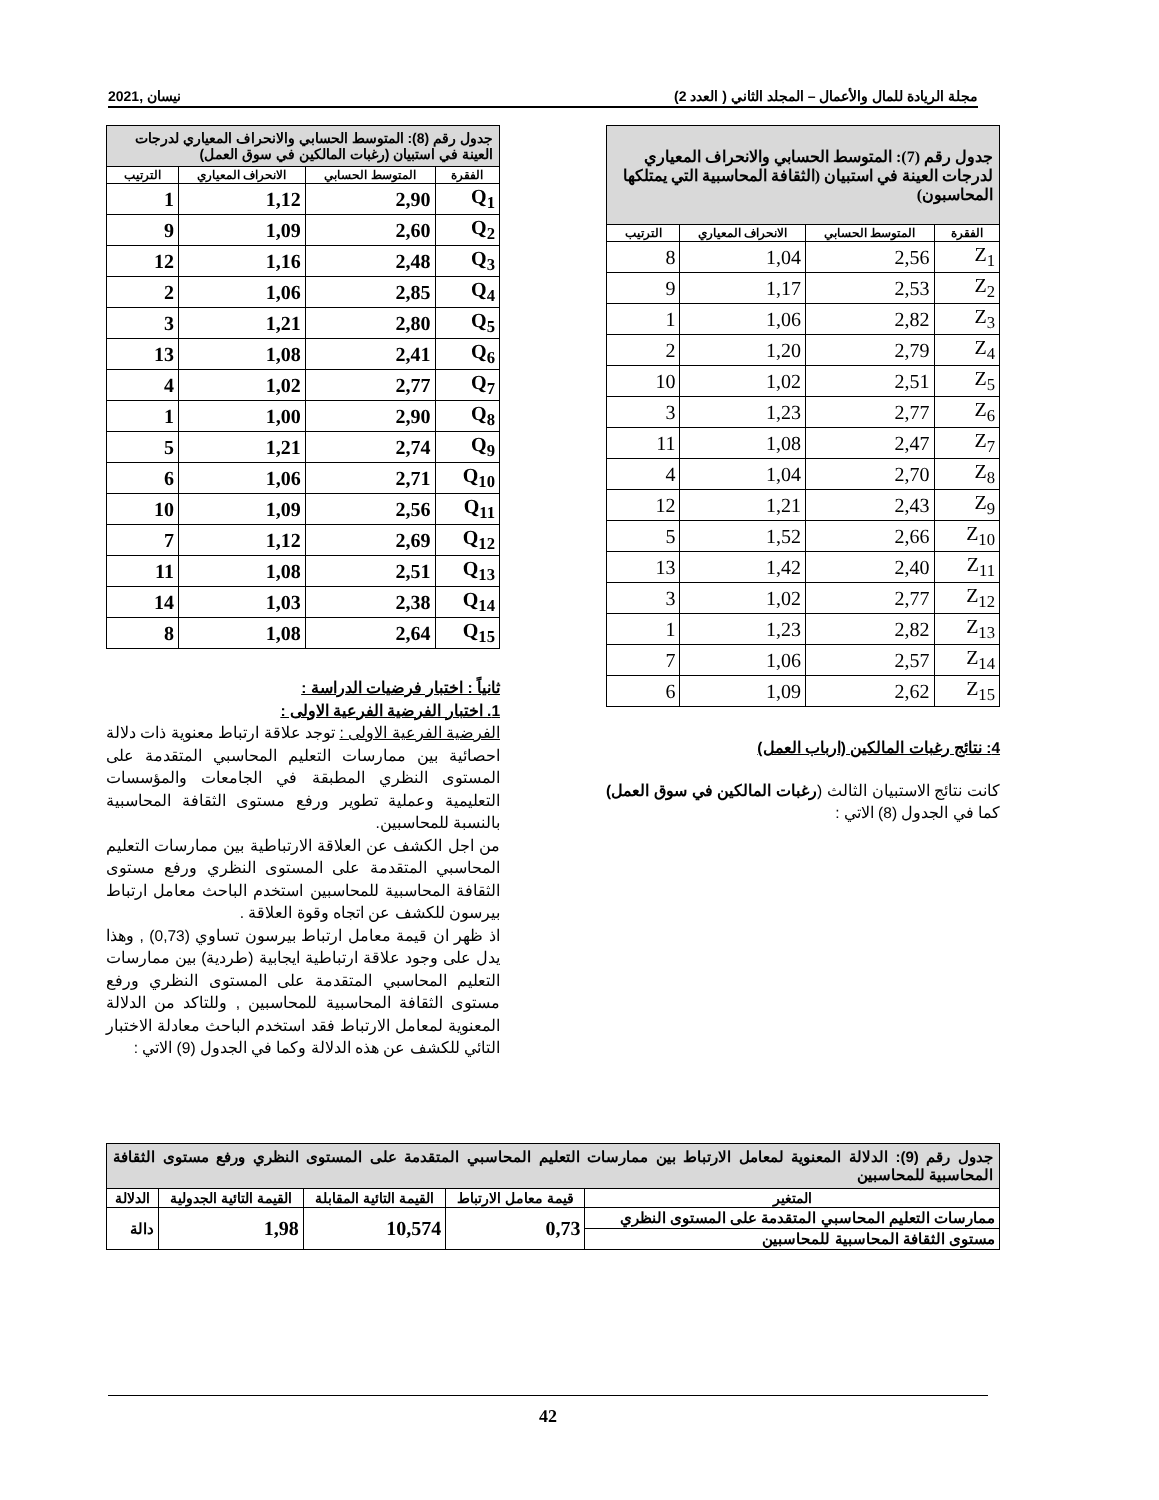مجلة الريادة للمال والأعمال – المجلد الثاني ( العدد 2) نيسان ,2021
| جدول رقم (7): المتوسط الحسابي والانحراف المعياري لدرجات العينة في استبيان (الثقافة المحاسبية التي يمتلكها المحاسبون) | | | |
| الفقرة | المتوسط الحسابي | الانحراف المعياري | الترتيب |
| Z<sub>1</sub> | 2,56 | 1,04 | 8 |
| Z<sub>2</sub> | 2,53 | 1,17 | 9 |
| Z<sub>3</sub> | 2,82 | 1,06 | 1 |
| Z<sub>4</sub> | 2,79 | 1,20 | 2 |
| Z<sub>5</sub> | 2,51 | 1,02 | 10 |
| Z<sub>6</sub> | 2,77 | 1,23 | 3 |
| Z<sub>7</sub> | 2,47 | 1,08 | 11 |
| Z<sub>8</sub> | 2,70 | 1,04 | 4 |
| Z<sub>9</sub> | 2,43 | 1,21 | 12 |
| Z<sub>10</sub> | 2,66 | 1,52 | 5 |
| Z<sub>11</sub> | 2,40 | 1,42 | 13 |
| Z<sub>12</sub> | 2,77 | 1,02 | 3 |
| Z<sub>13</sub> | 2,82 | 1,23 | 1 |
| Z<sub>14</sub> | 2,57 | 1,06 | 7 |
| Z<sub>15</sub> | 2,62 | 1,09 | 6 |
4: نتائج رغبات المالكين (ارباب العمل)
كانت نتائج الاستبيان الثالث (رغبات المالكين في سوق العمل) كما في الجدول (8) الاتي :
| جدول رقم (8): المتوسط الحسابي والانحراف المعياري لدرجات العينة في استبيان (رغبات المالكين في سوق العمل) | | | |
| الفقرة | المتوسط الحسابي | الانحراف المعياري | الترتيب |
| Q<sub>1</sub> | 2,90 | 1,12 | 1 |
| Q<sub>2</sub> | 2,60 | 1,09 | 9 |
| Q<sub>3</sub> | 2,48 | 1,16 | 12 |
| Q<sub>4</sub> | 2,85 | 1,06 | 2 |
| Q<sub>5</sub> | 2,80 | 1,21 | 3 |
| Q<sub>6</sub> | 2,41 | 1,08 | 13 |
| Q<sub>7</sub> | 2,77 | 1,02 | 4 |
| Q<sub>8</sub> | 2,90 | 1,00 | 1 |
| Q<sub>9</sub> | 2,74 | 1,21 | 5 |
| Q<sub>10</sub> | 2,71 | 1,06 | 6 |
| Q<sub>11</sub> | 2,56 | 1,09 | 10 |
| Q<sub>12</sub> | 2,69 | 1,12 | 7 |
| Q<sub>13</sub> | 2,51 | 1,08 | 11 |
| Q<sub>14</sub> | 2,38 | 1,03 | 14 |
| Q<sub>15</sub> | 2,64 | 1,08 | 8 |
ثانياً : اختبار فرضيات الدراسة :
1. اختبار الفرضية الفرعية الاولى :
الفرضية الفرعية الاولى : توجد علاقة ارتباط معنوية ذات دلالة احصائية بين ممارسات التعليم المحاسبي المتقدمة على المستوى النظري المطبقة في الجامعات والمؤسسات التعليمية وعملية تطوير ورفع مستوى الثقافة المحاسبية بالنسبة للمحاسبين.
من اجل الكشف عن العلاقة الارتباطية بين ممارسات التعليم المحاسبي المتقدمة على المستوى النظري ورفع مستوى الثقافة المحاسبية للمحاسبين استخدم الباحث معامل ارتباط بيرسون للكشف عن اتجاه وقوة العلاقة .
اذ ظهر ان قيمة معامل ارتباط بيرسون تساوي (0,73) , وهذا يدل على وجود علاقة ارتباطية ايجابية (طردية) بين ممارسات التعليم المحاسبي المتقدمة على المستوى النظري ورفع مستوى الثقافة المحاسبية للمحاسبين , وللتاكد من الدلالة المعنوية لمعامل الارتباط فقد استخدم الباحث معادلة الاختبار التائي للكشف عن هذه الدلالة وكما في الجدول (9) الاتي :
| جدول رقم (9): الدلالة المعنوية لمعامل الارتباط بين ممارسات التعليم المحاسبي المتقدمة على المستوى النظري ورفع مستوى الثقافة المحاسبية للمحاسبين | | | | |
| المتغير | قيمة معامل الارتباط | القيمة التائية المقابلة | القيمة التائية الجدولية | الدلالة |
| ممارسات التعليم المحاسبي المتقدمة على المستوى النظري | 0,73 | 10,574 | 1,98 | دالة |
| مستوى الثقافة المحاسبية للمحاسبين | | | | |
42